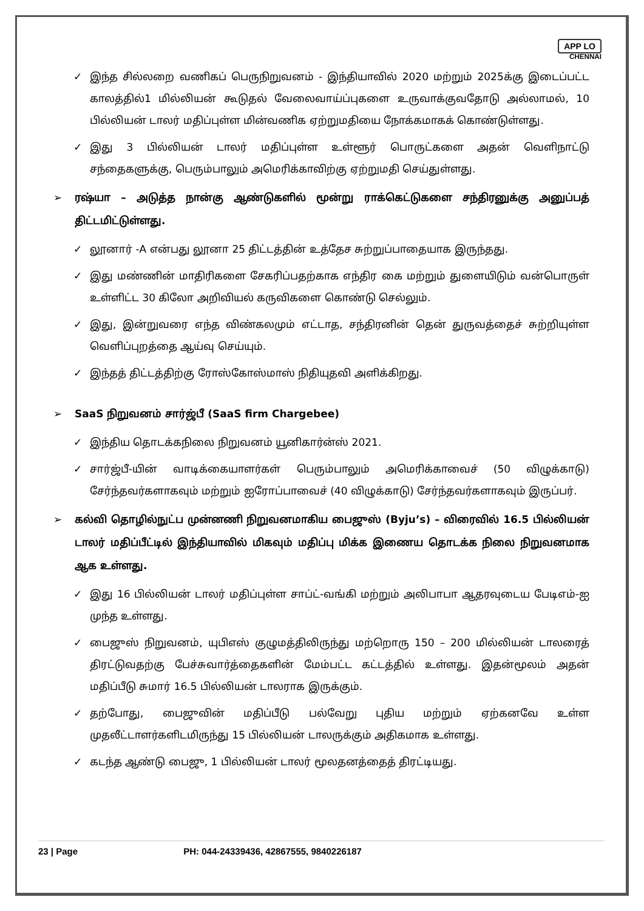APP LO
CHENNAI
✓ இந்த சில்லறை வணிகப் பெருநிறுவனம் - இந்தியாவில் 2020 மற்றும் 2025க்கு இடைப்பட்ட காலத்தில்1 மில்லியன் கூடுதல் வேலைவாய்ப்புகளை உருவாக்குவதோடு அல்லாமல், 10 பில்லியன் டாலர் மதிப்புள்ள மின்வணிக ஏற்றுமதியை நோக்கமாகக் கொண்டுள்ளது.
✓ இது 3 பில்லியன் டாலர் மதிப்புள்ள உள்ளூர் பொருட்களை அதன் வெளிநாட்டு சந்தைகளுக்கு, பெரும்பாலும் அமெரிக்காவிற்கு ஏற்றுமதி செய்துள்ளது.
➢ ரஷ்யா – அடுத்த நான்கு ஆண்டுகளில் மூன்று ராக்கெட்டுகளை சந்திரனுக்கு அனுப்பத் திட்டமிட்டுள்ளது.
✓ லூனார் -A என்பது லூனா 25 திட்டத்தின் உத்தேச சுற்றுப்பாதையாக இருந்தது.
✓ இது மண்ணின் மாதிரிகளை சேகரிப்பதற்காக எந்திர கை மற்றும் துளையிடும் வன்பொருள் உள்ளிட்ட 30 கிலோ அறிவியல் கருவிகளை கொண்டு செல்லும்.
✓ இது, இன்றுவரை எந்த விண்கலமும் எட்டாத, சந்திரனின் தென் துருவத்தைச் சுற்றியுள்ள வெளிப்புறத்தை ஆய்வு செய்யும்.
✓ இந்தத் திட்டத்திற்கு ரோஸ்கோஸ்மாஸ் நிதியுதவி அளிக்கிறது.
➢ SaaS நிறுவனம் சார்ஜ்பீ (SaaS firm Chargebee)
✓ இந்திய தொடக்கநிலை நிறுவனம் யூனிகார்ன்ஸ் 2021.
✓ சார்ஜ்பீ-யின் வாடிக்கையாளர்கள் பெரும்பாலும் அமெரிக்காவைச் (50 விழுக்காடு) சேர்ந்தவர்களாகவும் மற்றும் ஐரோப்பாவைச் (40 விழுக்காடு) சேர்ந்தவர்களாகவும் இருப்பர்.
➢ கல்வி தொழில்நுட்ப முன்னணி நிறுவனமாகிய பைஜுஸ் (Byju’s) – விரைவில் 16.5 பில்லியன் டாலர் மதிப்பீட்டில் இந்தியாவில் மிகவும் மதிப்பு மிக்க இணைய தொடக்க நிலை நிறுவனமாக ஆக உள்ளது.
✓ இது 16 பில்லியன் டாலர் மதிப்புள்ள சாப்ட்-வங்கி மற்றும் அலிபாபா ஆதரவுடைய பேடிஎம்-ஐ முந்த உள்ளது.
✓ பைஜுஸ் நிறுவனம், யுபிஎஸ் குழுமத்திலிருந்து மற்றொரு 150 – 200 மில்லியன் டாலரைத் திரட்டுவதற்கு பேச்சுவார்த்தைகளின் மேம்பட்ட கட்டத்தில் உள்ளது. இதன்மூலம் அதன் மதிப்பீடு சுமார் 16.5 பில்லியன் டாலராக இருக்கும்.
✓ தற்போது, பைஜுவின் மதிப்பீடு பல்வேறு புதிய மற்றும் ஏற்கனவே உள்ள முதலீட்டாளர்களிடமிருந்து 15 பில்லியன் டாலருக்கும் அதிகமாக உள்ளது.
✓ கடந்த ஆண்டு பைஜு, 1 பில்லியன் டாலர் மூலதனத்தைத் திரட்டியது.
23 | Page PH: 044-24339436, 42867555, 9840226187